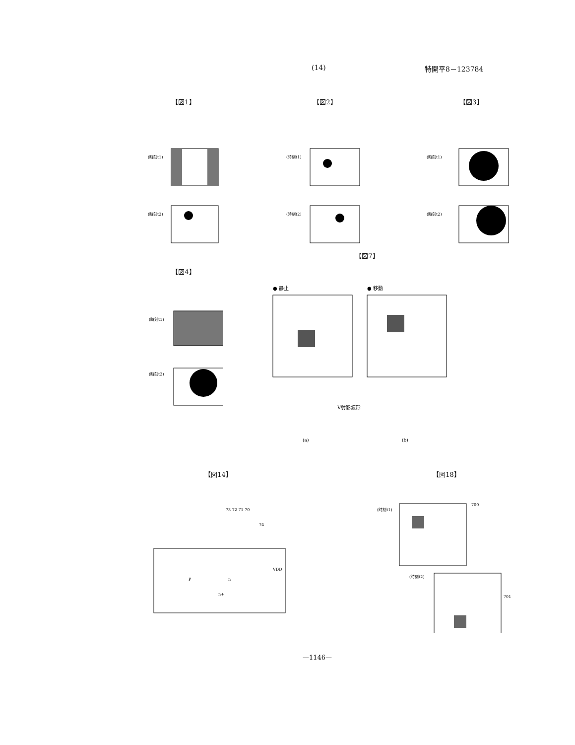(14) 特開平8－123784
【図1】
(時刻t1)
(時刻t2)
【図2】
(時刻t1)
(時刻t2)
【図3】
(時刻t1)
(時刻t2)
【図4】
(時刻t1)
(時刻t2)
【図7】
● 静止
● 移動
V射影波形
(a)
(b)
【図14】
73 72 71 70
74
VDD
P
n
n+
【図18】
(時刻t1)
(時刻t2)
700
701
—1146—